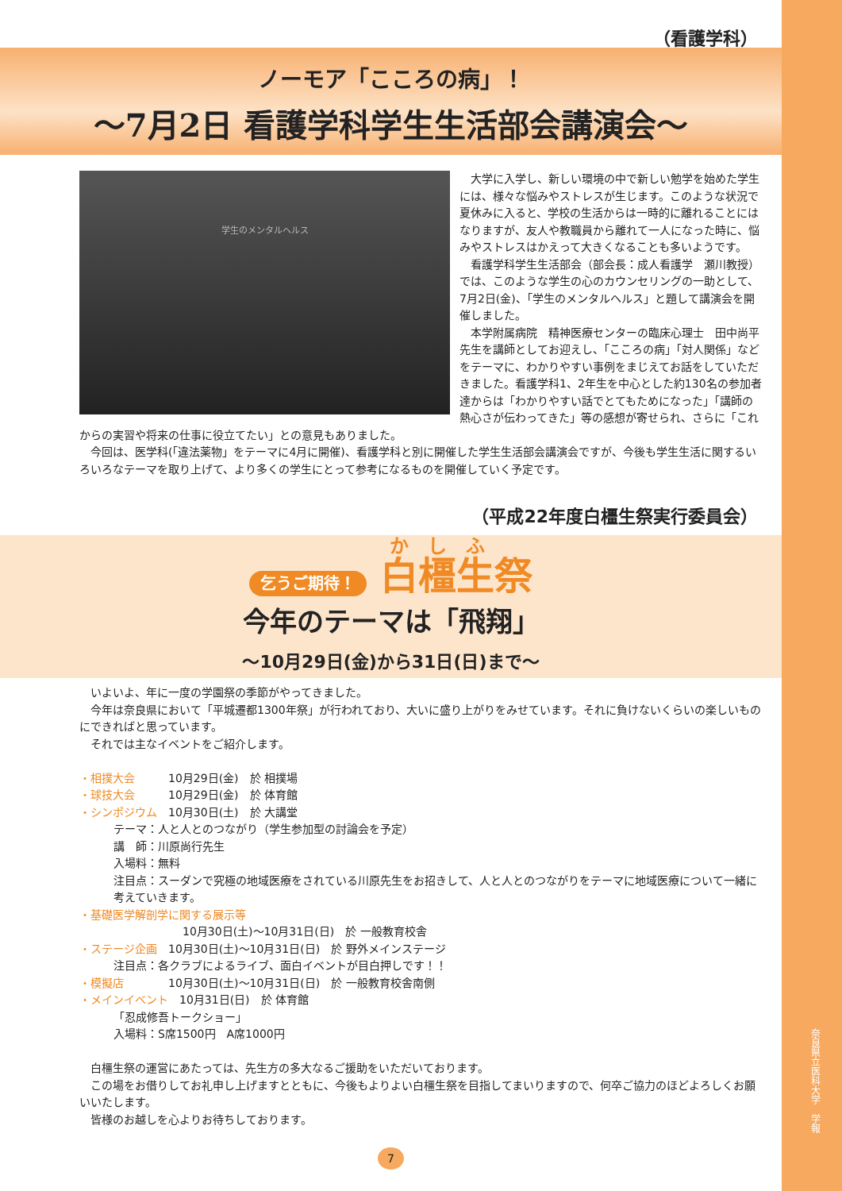奈良県立医科大学　学報
（看護学科）
ノーモア「こころの病」！
～7月2日 看護学科学生生活部会講演会～
学生のメンタルヘルス
大学に入学し、新しい環境の中で新しい勉学を始めた学生には、様々な悩みやストレスが生じます。このような状況で夏休みに入ると、学校の生活からは一時的に離れることにはなりますが、友人や教職員から離れて一人になった時に、悩みやストレスはかえって大きくなることも多いようです。
看護学科学生生活部会（部会長：成人看護学　瀬川教授）では、このような学生の心のカウンセリングの一助として、7月2日(金)、「学生のメンタルヘルス」と題して講演会を開催しました。
本学附属病院　精神医療センターの臨床心理士　田中尚平先生を講師としてお迎えし、「こころの病」「対人関係」などをテーマに、わかりやすい事例をまじえてお話をしていただきました。看護学科1、2年生を中心とした約130名の参加者達からは「わかりやすい話でとてもためになった」「講師の熱心さが伝わってきた」等の感想が寄せられ、さらに「これからの実習や将来の仕事に役立てたい」との意見もありました。
今回は、医学科(「違法薬物」をテーマに4月に開催)、看護学科と別に開催した学生生活部会講演会ですが、今後も学生生活に関するいろいろなテーマを取り上げて、より多くの学生にとって参考になるものを開催していく予定です。
（平成22年度白橿生祭実行委員会）
乞うご期待！ 白橿生祭
今年のテーマは「飛翔」
～10月29日(金)から31日(日)まで～
いよいよ、年に一度の学園祭の季節がやってきました。
今年は奈良県において「平城遷都1300年祭」が行われており、大いに盛り上がりをみせています。それに負けないくらいの楽しいものにできればと思っています。
それでは主なイベントをご紹介します。
・相撲大会　　　10月29日(金)　於 相撲場
・球技大会　　　10月29日(金)　於 体育館
・シンポジウム　10月30日(土)　於 大講堂
テーマ：人と人とのつながり（学生参加型の討論会を予定）
講　師：川原尚行先生
入場料：無料
注目点：スーダンで究極の地域医療をされている川原先生をお招きして、人と人とのつながりをテーマに地域医療について一緒に考えていきます。
・基礎医学解剖学に関する展示等
10月30日(土)～10月31日(日)　於 一般教育校舎
・ステージ企画　10月30日(土)～10月31日(日)　於 野外メインステージ
注目点：各クラブによるライブ、面白イベントが目白押しです！！
・模擬店　　　　10月30日(土)～10月31日(日)　於 一般教育校舎南側
・メインイベント　10月31日(日)　於 体育館
「忍成修吾トークショー」
入場料：S席1500円　A席1000円
白橿生祭の運営にあたっては、先生方の多大なるご援助をいただいております。
この場をお借りしてお礼申し上げますとともに、今後もよりよい白橿生祭を目指してまいりますので、何卒ご協力のほどよろしくお願いいたします。
皆様のお越しを心よりお待ちしております。
7